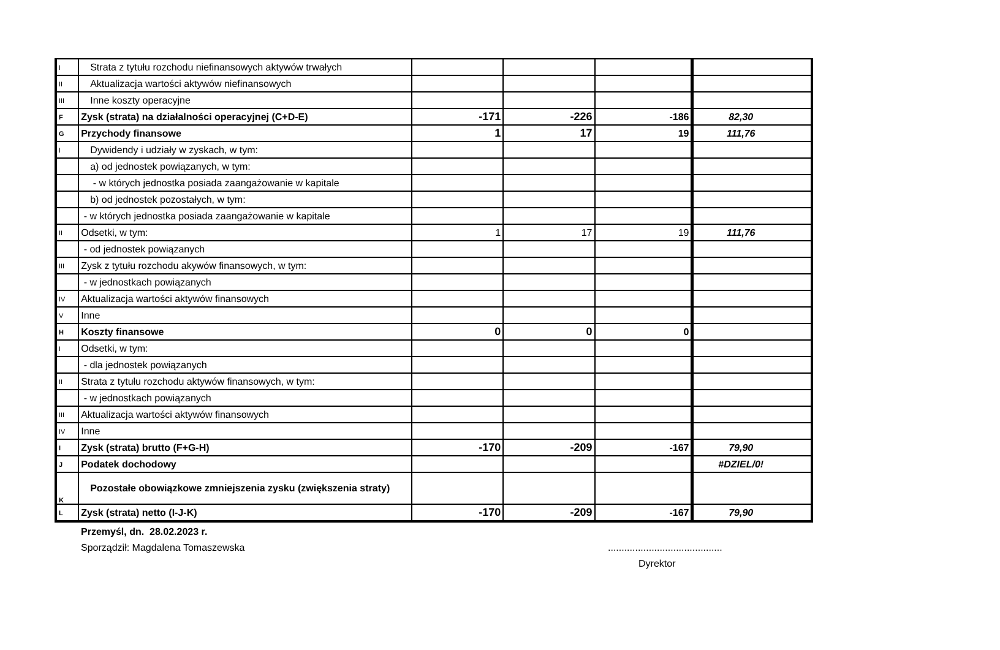| I | Strata z tytułu rozchodu niefinansowych aktywów trwałych | | | | |
| II | Aktualizacja wartości aktywów niefinansowych | | | | |
| III | Inne koszty operacyjne | | | | |
| F | Zysk (strata) na działalności operacyjnej (C+D-E) | -171 | -226 | -186 | 82,30 |
| G | Przychody finansowe | 1 | 17 | 19 | 111,76 |
| I | Dywidendy i udziały w zyskach, w tym: | | | | |
| | a) od jednostek powiązanych, w tym: | | | | |
| | - w których jednostka posiada zaangażowanie w kapitale | | | | |
| | b) od jednostek pozostałych, w tym: | | | | |
| | - w których jednostka posiada zaangażowanie w kapitale | | | | |
| II | Odsetki, w tym: | 1 | 17 | 19 | 111,76 |
| | - od jednostek powiązanych | | | | |
| III | Zysk z tytułu rozchodu akywów finansowych, w tym: | | | | |
| | - w jednostkach powiązanych | | | | |
| IV | Aktualizacja wartości aktywów finansowych | | | | |
| V | Inne | | | | |
| H | Koszty finansowe | 0 | 0 | 0 | |
| I | Odsetki, w tym: | | | | |
| | - dla jednostek powiązanych | | | | |
| II | Strata z tytułu rozchodu aktywów finansowych, w tym: | | | | |
| | - w jednostkach powiązanych | | | | |
| III | Aktualizacja wartości aktywów finansowych | | | | |
| IV | Inne | | | | |
| I | Zysk (strata) brutto (F+G-H) | -170 | -209 | -167 | 79,90 |
| J | Podatek dochodowy | | | | #DZIEL/0! |
| K | Pozostałe obowiązkowe zmniejszenia zysku (zwiększenia straty) | | | | |
| L | Zysk (strata) netto (I-J-K) | -170 | -209 | -167 | 79,90 |
Przemyśl, dn. 28.02.2023 r.
Sporządził: Magdalena Tomaszewska..........................................
Dyrektor